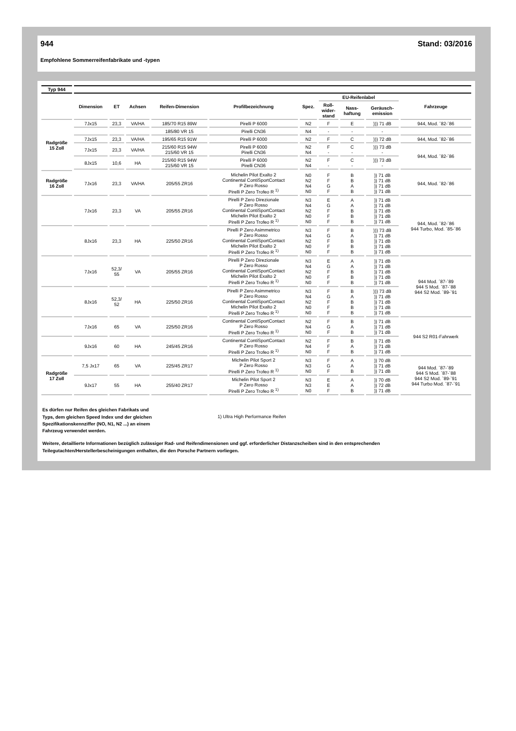944 Stand: 03/2016
Empfohlene Sommerreifenfabrikate und -typen
| Typ 944 | | | | | | | | | | |
| | Dimension | ET | Achsen | Reifen-Dimension | Profilbezeichnung | Spez. | EU-Reifenlabel | | | Fahrzeuge |
| | | | | | | | Roll- wider- stand | Nass- haftung | Geräusch- emission | |
| Radgröße 15 Zoll | 7Jx15 | 23,3 | VA/HA | 185/70 R15 89W | Pirelli P 6000 | N2 | F | E | ))) 71 dB | 944, Mod. ´82-´86 |
| | | | | 185/80 VR 15 | Pirelli CN36 | N4 | - | - | - | |
| | 7Jx15 | 23,3 | VA/HA | 195/65 R15 91W | Pirelli P 6000 | N2 | F | C | ))) 72 dB | 944, Mod. ´82-´86 |
| | 7Jx15 | 23,3 | VA/HA | 215/60 R15 94W 215/60 VR 15 | Pirelli P 6000 Pirelli CN36 | N2 N4 | F - | C - | ))) 73 dB - | 944, Mod. ´82-´86 |
| | 8Jx15 | 10,6 | HA | 215/60 R15 94W 215/60 VR 15 | Pirelli P 6000 Pirelli CN36 | N2 N4 | F - | C - | ))) 73 dB - | |
| Radgröße 16 Zoll | 7Jx16 | 23,3 | VA/HA | 205/55 ZR16 | Michelin Pilot Exalto 2 Continental ContiSportContact P Zero Rosso Pirelli P Zero Trofeo R <sup>1)</sup> | N0 N2 N4 N0 | F F G F | B B A B | )) 71 dB )) 71 dB )) 71 dB )) 71 dB | 944, Mod. ´82-´86 |
| | 7Jx16 | 23,3 | VA | 205/55 ZR16 | Pirelli P Zero Direzionale P Zero Rosso Continental ContiSportContact Michelin Pilot Exalto 2 Pirelli P Zero Trofeo R <sup>1)</sup> | N3 N4 N2 N0 N0 | E G F F F | A A B B B | )) 71 dB )) 71 dB )) 71 dB )) 71 dB )) 71 dB | 944, Mod. ´82-´86 944 Turbo, Mod. ´85-´86 |
| | 8Jx16 | 23,3 | HA | 225/50 ZR16 | Pirelli P Zero Asimmetrico P Zero Rosso Continental ContiSportContact Michelin Pilot Exalto 2 Pirelli P Zero Trofeo R <sup>1)</sup> | N3 N4 N2 N0 N0 | F G F F F | B A B B B | ))) 73 dB )) 71 dB )) 71 dB )) 71 dB )) 71 dB | |
| | 7Jx16 | 52,3/ 55 | VA | 205/55 ZR16 | Pirelli P Zero Direzionale P Zero Rosso Continental ContiSportContact Michelin Pilot Exalto 2 Pirelli P Zero Trofeo R <sup>1)</sup> | N3 N4 N2 N0 N0 | E G F F F | A A B B B | )) 71 dB )) 71 dB )) 71 dB )) 71 dB )) 71 dB | 944 Mod. ´87-´89 944 S Mod. `87-`88 944 S2 Mod. `89-`91 |
| | 8Jx16 | 52,3/ 52 | HA | 225/50 ZR16 | Pirelli P Zero Asimmetrico P Zero Rosso Continental ContiSportContact Michelin Pilot Exalto 2 Pirelli P Zero Trofeo R <sup>1)</sup> | N3 N4 N2 N0 N0 | F G F F F | B A B B B | ))) 73 dB )) 71 dB )) 71 dB )) 71 dB )) 71 dB | |
| | 7Jx16 | 65 | VA | 225/50 ZR16 | Continental ContiSportContact P Zero Rosso Pirelli P Zero Trofeo R <sup>1)</sup> | N2 N4 N0 | F G F | B A B | )) 71 dB )) 71 dB )) 71 dB | 944 S2 R01-Fahrwerk |
| | 9Jx16 | 60 | HA | 245/45 ZR16 | Continental ContiSportContact P Zero Rosso Pirelli P Zero Trofeo R <sup>1)</sup> | N2 N4 N0 | F F F | B A B | )) 71 dB )) 71 dB )) 71 dB | |
| Radgröße 17 Zoll | 7,5 Jx17 | 65 | VA | 225/45 ZR17 | Michelin Pilot Sport 2 P Zero Rosso Pirelli P Zero Trofeo R <sup>1)</sup> | N3 N3 N0 | F G F | A A B | )) 70 dB )) 71 dB )) 71 dB | 944 Mod. ´87-´89 944 S Mod. `87-`88 944 S2 Mod. `89-`91 944 Turbo Mod. `87-`91 |
| | 9Jx17 | 55 | HA | 255/40 ZR17 | Michelin Pilot Sport 2 P Zero Rosso Pirelli P Zero Trofeo R <sup>1)</sup> | N3 N3 N0 | E E F | A A B | )) 70 dB )) 72 dB )) 71 dB | |
Es dürfen nur Reifen des gleichen Fabrikats und Typs, dem gleichen Speed Index und der gleichen Spezifikationskennziffer (NO, N1, N2 ...) an einem Fahrzeug verwendet werden.
1) Ultra High Performance Reifen
Weitere, detaillierte Informationen bezüglich zulässiger Rad- und Reifendimensionen und ggf. erforderlicher Distanzscheiben sind in den entsprechenden Teilegutachten/Herstellerbescheinigungen enthalten, die den Porsche Partnern vorliegen.